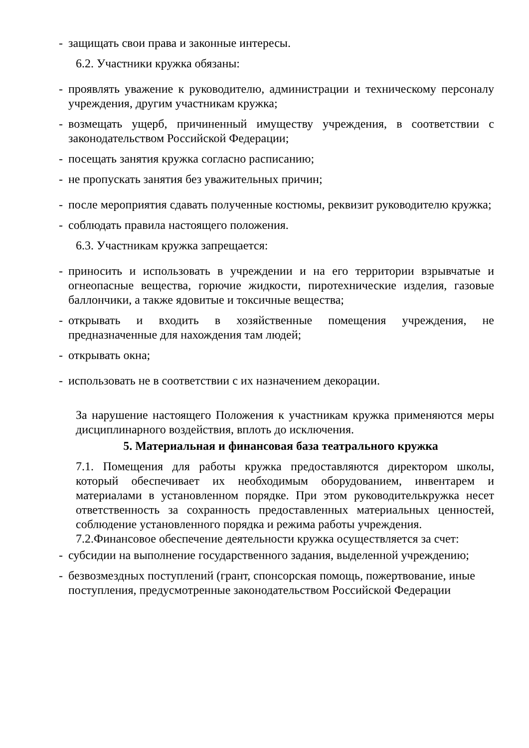- защищать свои права и законные интересы.
6.2. Участники кружка обязаны:
- проявлять уважение к руководителю, администрации и техническому персоналу учреждения, другим участникам кружка;
- возмещать ущерб, причиненный имуществу учреждения, в соответствии с законодательством Российской Федерации;
- посещать занятия кружка согласно расписанию;
- не пропускать занятия без уважительных причин;
- после мероприятия сдавать полученные костюмы, реквизит руководителю кружка;
- соблюдать правила настоящего положения.
6.3. Участникам кружка запрещается:
- приносить и использовать в учреждении и на его территории взрывчатые и огнеопасные вещества, горючие жидкости, пиротехнические изделия, газовые баллончики, а также ядовитые и токсичные вещества;
- открывать и входить в хозяйственные помещения учреждения, не предназначенные для нахождения там людей;
- открывать окна;
- использовать не в соответствии с их назначением декорации.
За нарушение настоящего Положения к участникам кружка применяются меры дисциплинарного воздействия, вплоть до исключения.
5. Материальная и финансовая база театрального кружка
7.1. Помещения для работы кружка предоставляются директором школы, который обеспечивает их необходимым оборудованием, инвентарем и материалами в установленном порядке. При этом руководителькружка несет ответственность за сохранность предоставленных материальных ценностей, соблюдение установленного порядка и режима работы учреждения.
7.2.Финансовое обеспечение деятельности кружка осуществляется за счет:
- субсидии на выполнение государственного задания, выделенной учреждению;
- безвозмездных поступлений (грант, спонсорская помощь, пожертвование, иные поступления, предусмотренные законодательством Российской Федерации